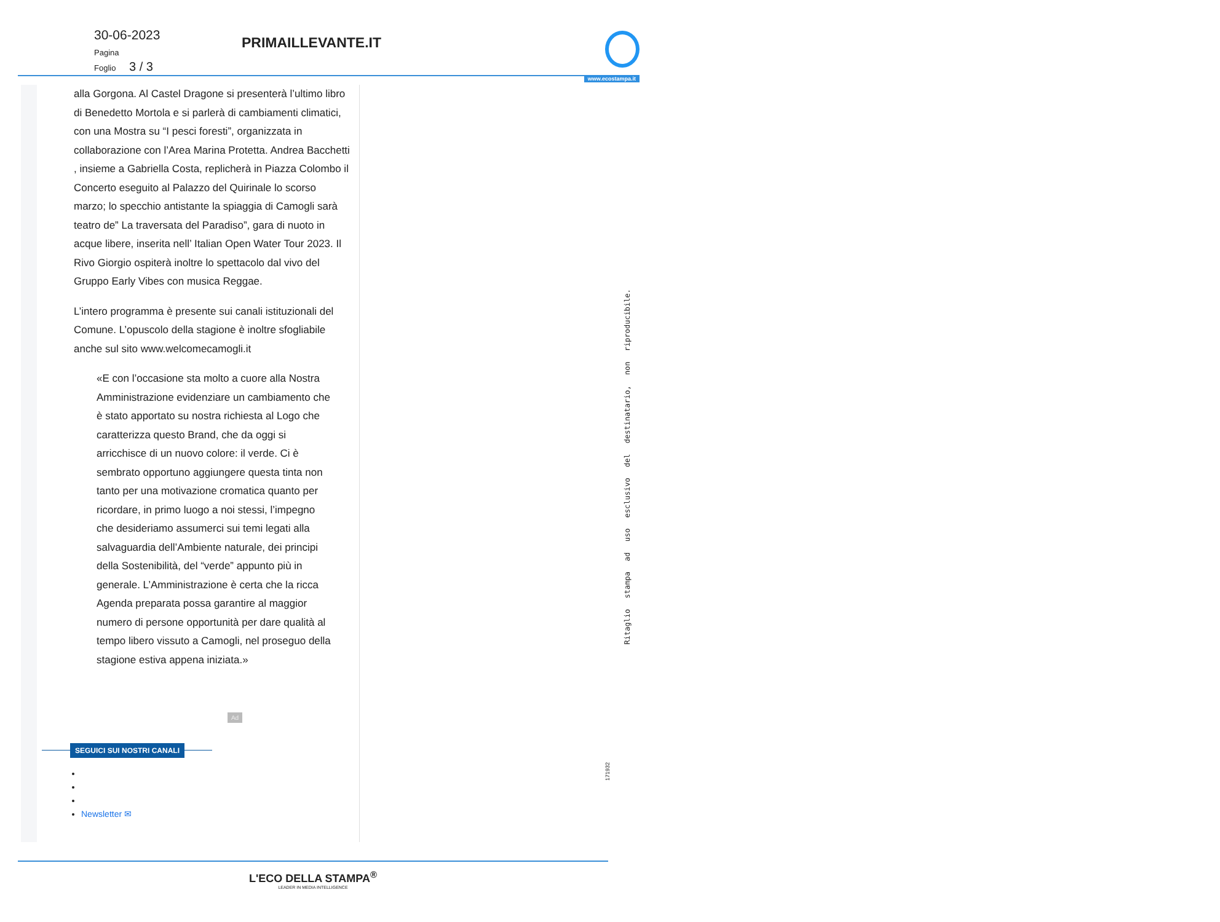30-06-2023
Pagina
Foglio 3 / 3
PRIMAILLEVANTE.IT
www.ecostampa.it
alla Gorgona. Al Castel Dragone si presenterà l’ultimo libro di Benedetto Mortola e si parlerà di cambiamenti climatici, con una Mostra su “I pesci foresti”, organizzata in collaborazione con l’Area Marina Protetta. Andrea Bacchetti , insieme a Gabriella Costa, replicherà in Piazza Colombo il Concerto eseguito al Palazzo del Quirinale lo scorso marzo; lo specchio antistante la spiaggia di Camogli sarà teatro de” La traversata del Paradiso”, gara di nuoto in acque libere, inserita nell’ Italian Open Water Tour 2023. Il Rivo Giorgio ospiterà inoltre lo spettacolo dal vivo del Gruppo Early Vibes con musica Reggae.
L’intero programma è presente sui canali istituzionali del Comune. L’opuscolo della stagione è inoltre sfogliabile anche sul sito www.welcomecamogli.it
«E con l’occasione sta molto a cuore alla Nostra Amministrazione evidenziare un cambiamento che è stato apportato su nostra richiesta al Logo che caratterizza questo Brand, che da oggi si arricchisce di un nuovo colore: il verde. Ci è sembrato opportuno aggiungere questa tinta non tanto per una motivazione cromatica quanto per ricordare, in primo luogo a noi stessi, l’impegno che desideriamo assumerci sui temi legati alla salvaguardia dell’Ambiente naturale, dei principi della Sostenibilità, del “verde” appunto più in generale. L’Amministrazione è certa che la ricca Agenda preparata possa garantire al maggior numero di persone opportunità per dare qualità al tempo libero vissuto a Camogli, nel proseguo della stagione estiva appena iniziata.»
Ad
SEGUICI SUI NOSTRI CANALI
Newsletter ✉
Ritaglio stampa ad uso esclusivo del destinatario, non riproducibile.
171932
L'ECO DELLA STAMPA<sup>®</sup>
LEADER IN MEDIA INTELLIGENCE